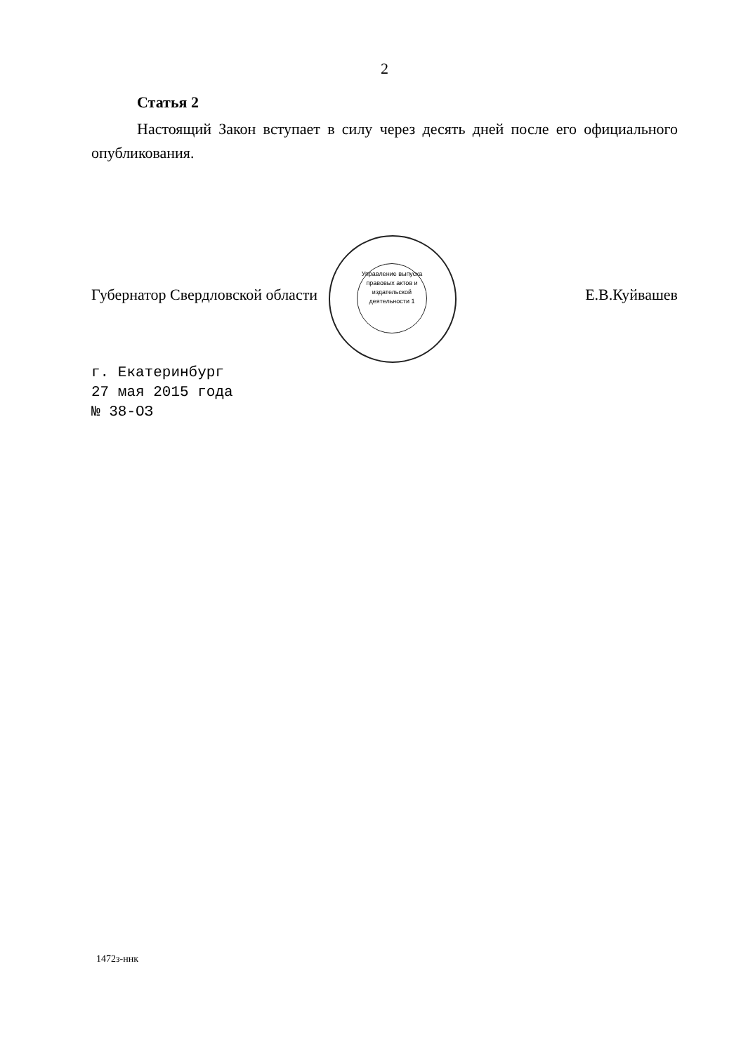2
Статья 2
Настоящий Закон вступает в силу через десять дней после его официального опубликования.
Губернатор Свердловской области Е.В.Куйвашев
г. Екатеринбург
27 мая 2015 года
№ 38-ОЗ
Управление выпуска правовых актов и издательской деятельности 1
1472з-ннк